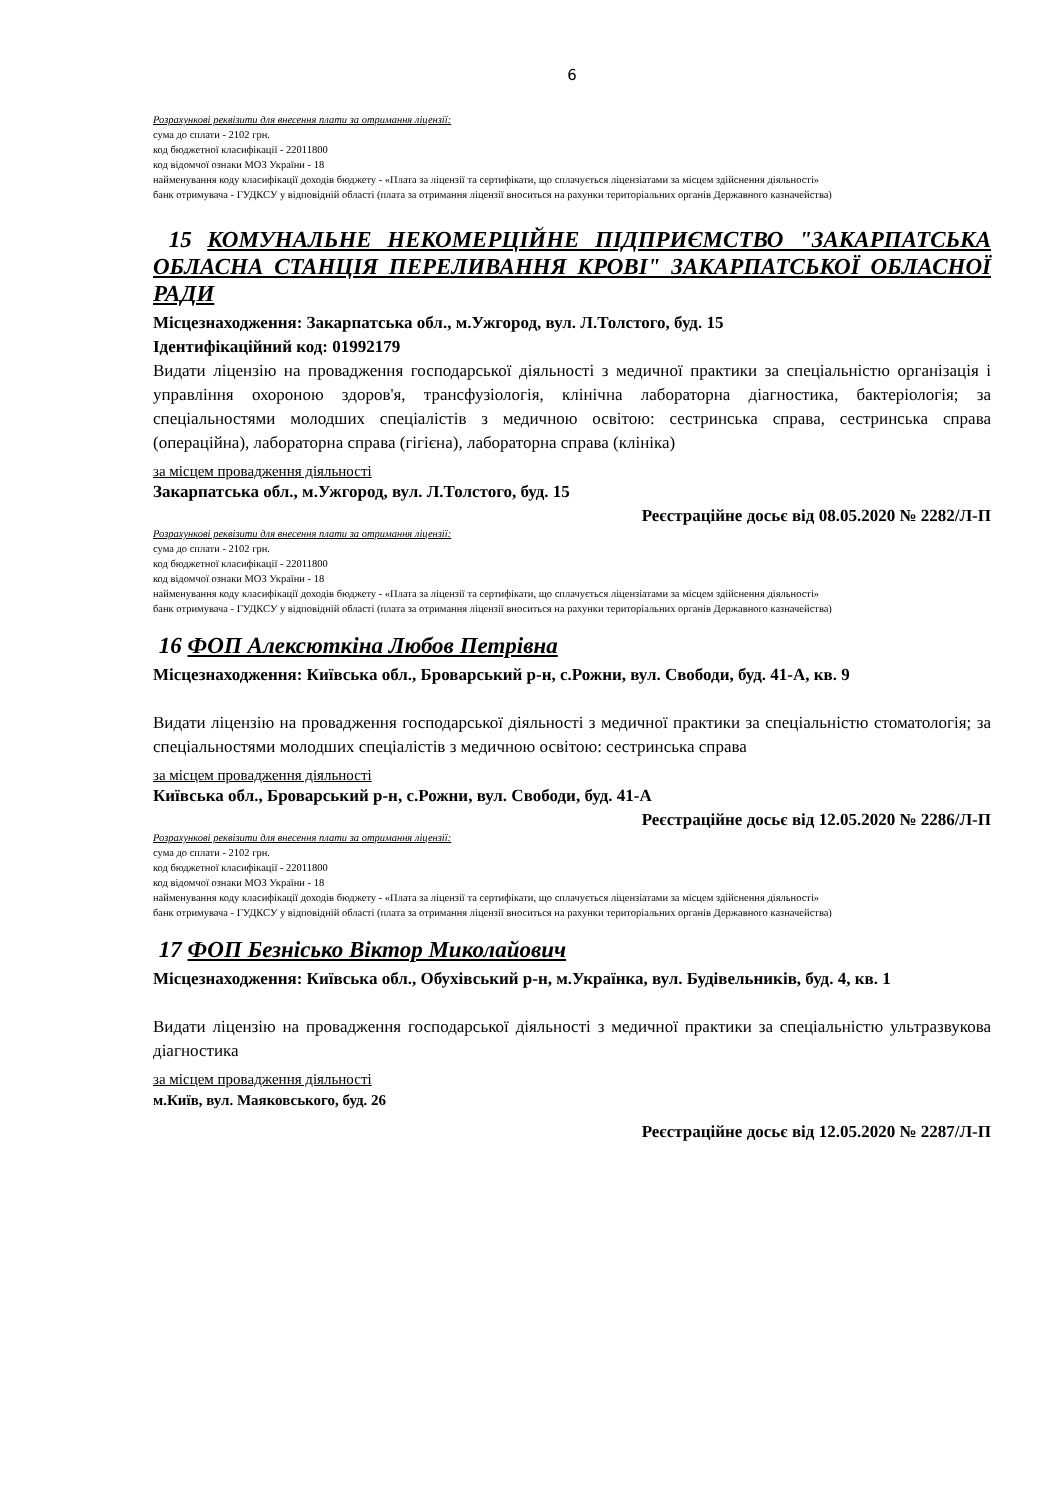6
Розрахункові реквізити для внесення плати за отримання ліцензії:
сума до сплати - 2102 грн.
код бюджетної класифікації - 22011800
код відомчої ознаки МОЗ України - 18
найменування коду класифікації доходів бюджету - «Плата за ліцензії та сертифікати, що сплачується ліцензіатами за місцем здійснення діяльності»
банк отримувача - ГУДКСУ у відповідній області (плата за отримання ліцензії вноситься на рахунки територіальних органів Державного казначейства)
15 КОМУНАЛЬНЕ НЕКОМЕРЦІЙНЕ ПІДПРИЄМСТВО "ЗАКАРПАТСЬКА ОБЛАСНА СТАНЦІЯ ПЕРЕЛИВАННЯ КРОВІ" ЗАКАРПАТСЬКОЇ ОБЛАСНОЇ РАДИ
Місцезнаходження: Закарпатська обл., м.Ужгород, вул. Л.Толстого, буд. 15
Ідентифікаційний код: 01992179
Видати ліцензію на провадження господарської діяльності з медичної практики за спеціальністю організація і управління охороною здоров'я, трансфузіологія, клінічна лабораторна діагностика, бактеріологія; за спеціальностями молодших спеціалістів з медичною освітою: сестринська справа, сестринська справа (операційна), лабораторна справа (гігієна), лабораторна справа (клініка)
за місцем провадження діяльності
Закарпатська обл., м.Ужгород, вул. Л.Толстого, буд. 15
Реєстраційне досьє від 08.05.2020 № 2282/Л-П
Розрахункові реквізити для внесення плати за отримання ліцензії:
сума до сплати - 2102 грн.
код бюджетної класифікації - 22011800
код відомчої ознаки МОЗ України - 18
найменування коду класифікації доходів бюджету - «Плата за ліцензії та сертифікати, що сплачується ліцензіатами за місцем здійснення діяльності»
банк отримувача - ГУДКСУ у відповідній області (плата за отримання ліцензії вноситься на рахунки територіальних органів Державного казначейства)
16 ФОП Алексюткіна Любов Петрівна
Місцезнаходження: Київська обл., Броварський р-н, с.Рожни, вул. Свободи, буд. 41-А, кв. 9
Видати ліцензію на провадження господарської діяльності з медичної практики за спеціальністю стоматологія; за спеціальностями молодших спеціалістів з медичною освітою: сестринська справа
за місцем провадження діяльності
Київська обл., Броварський р-н, с.Рожни, вул. Свободи, буд. 41-А
Реєстраційне досьє від 12.05.2020 № 2286/Л-П
Розрахункові реквізити для внесення плати за отримання ліцензії:
сума до сплати - 2102 грн.
код бюджетної класифікації - 22011800
код відомчої ознаки МОЗ України - 18
найменування коду класифікації доходів бюджету - «Плата за ліцензії та сертифікати, що сплачується ліцензіатами за місцем здійснення діяльності»
банк отримувача - ГУДКСУ у відповідній області (плата за отримання ліцензії вноситься на рахунки територіальних органів Державного казначейства)
17 ФОП Безнісько Віктор Миколайович
Місцезнаходження: Київська обл., Обухівський р-н, м.Українка, вул. Будівельників, буд. 4, кв. 1
Видати ліцензію на провадження господарської діяльності з медичної практики за спеціальністю ультразвукова діагностика
за місцем провадження діяльності
м.Київ, вул. Маяковського, буд. 26
Реєстраційне досьє від 12.05.2020 № 2287/Л-П